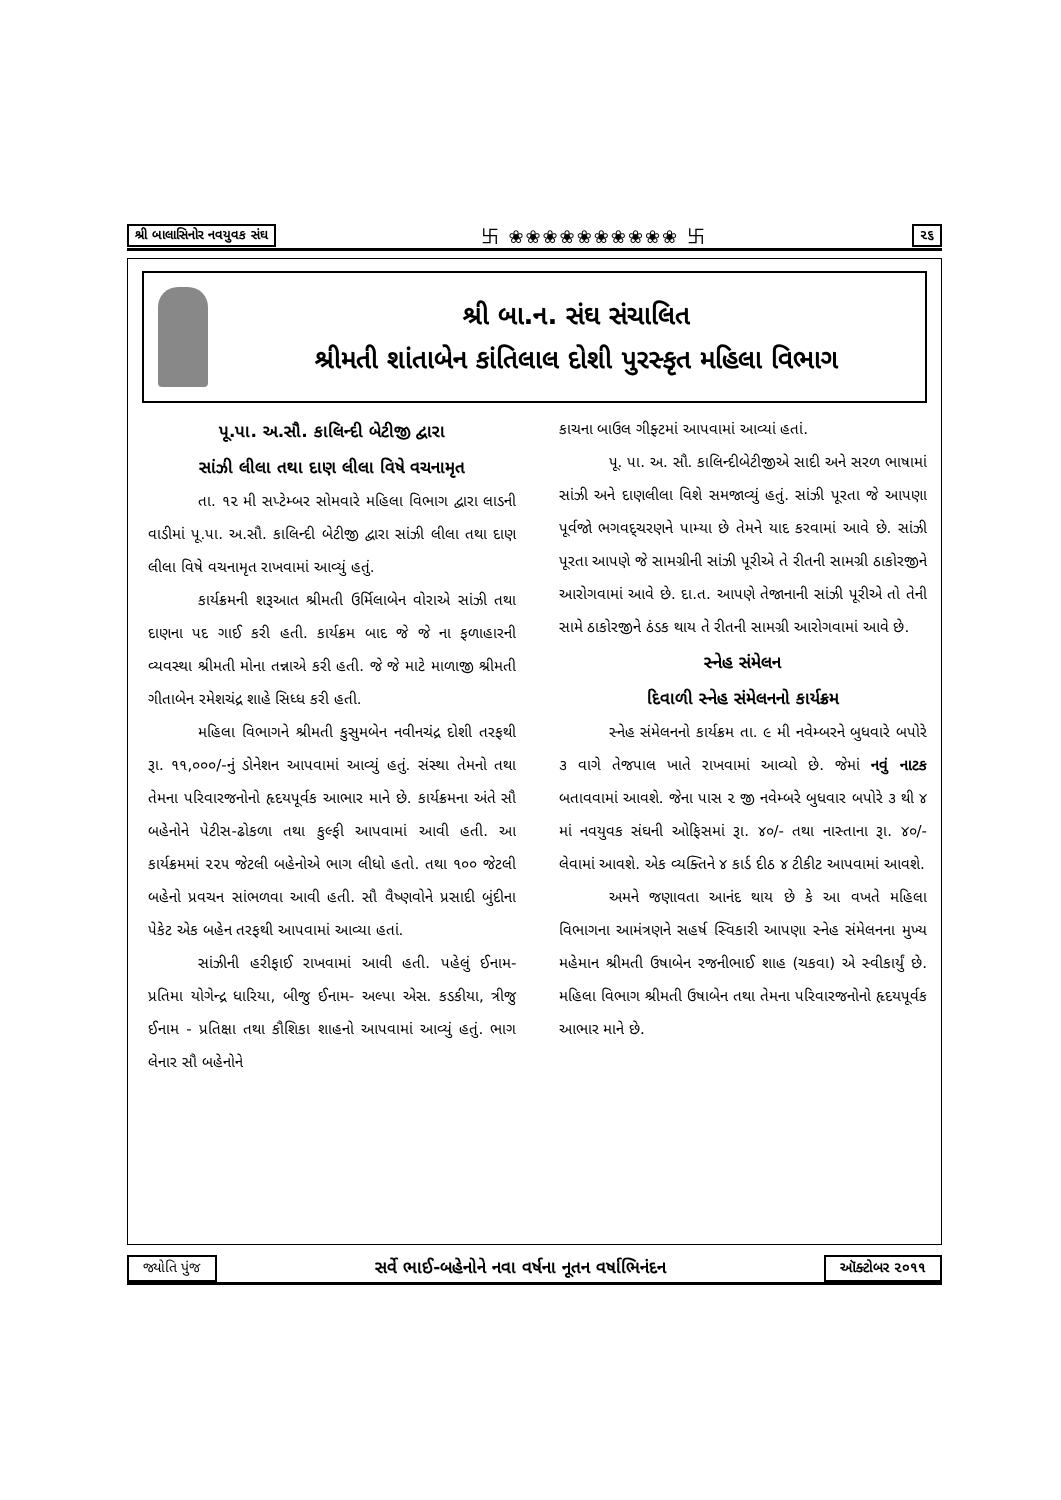શ્રી બાલાસિનોર નવયુવક સંઘ 卐 ❀❀❀❀❀❀❀❀❀❀ 卐 ૨૬
શ્રી બા.ન. સંઘ સંચાલિત
શ્રીમતી શાંતાબેન કાંતિલાલ દોશી પુરસ્કૃત મહિલા વિભાગ
પૂ.પા. અ.સૌ. કાલિન્દી બેટીજી દ્વારા
સાંઝી લીલા તથા દાણ લીલા વિષે વચનામૃત
તા. ૧૨ મી સપ્ટેમ્બર સોમવારે મહિલા વિભાગ દ્વારા લાડની વાડીમાં પૂ.પા. અ.સૌ. કાલિન્દી બેટીજી દ્વારા સાંઝી લીલા તથા દાણ લીલા વિષે વચનામૃત રાખવામાં આવ્યું હતું.
કાર્યક્રમની શરૂઆત શ્રીમતી ઉર્મિલાબેન વોરાએ સાંઝી તથા દાણના પદ ગાઈ કરી હતી. કાર્યક્રમ બાદ જે જે ના ફળાહારની વ્યવસ્થા શ્રીમતી મોના તન્નાએ કરી હતી. જે જે માટે માળાજી શ્રીમતી ગીતાબેન રમેશચંદ્ર શાહે સિધ્ધ કરી હતી.
મહિલા વિભાગને શ્રીમતી કુસુમબેન નવીનચંદ્ર દોશી તરફથી રૂા. ૧૧,૦૦૦/-નું ડોનેશન આપવામાં આવ્યું હતું. સંસ્થા તેમનો તથા તેમના પરિવારજનોનો હૃદયપૂર્વક આભાર માને છે. કાર્યક્રમના અંતે સૌ બહેનોને પેટીસ-ઢોકળા તથા કુલ્ફી આપવામાં આવી હતી. આ કાર્યક્રમમાં ૨૨૫ જેટલી બહેનોએ ભાગ લીધો હતો. તથા ૧૦૦ જેટલી બહેનો પ્રવચન સાંભળવા આવી હતી. સૌ વૈષ્ણવોને પ્રસાદી બુંદીના પેકેટ એક બહેન તરફથી આપવામાં આવ્યા હતાં.
સાંઝીની હરીફાઈ રાખવામાં આવી હતી. પહેલું ઈનામ- પ્રતિમા યોગેન્દ્ર ધારિયા, બીજુ ઈનામ- અલ્પા એસ. કડકીયા, ત્રીજુ ઈનામ - પ્રતિક્ષા તથા કૌશિકા શાહનો આપવામાં આવ્યું હતું. ભાગ લેનાર સૌ બહેનોને
કાચના બાઉલ ગીફ્ટમાં આપવામાં આવ્યાં હતાં.
પૂ. પા. અ. સૌ. કાલિન્દીબેટીજીએ સાદી અને સરળ ભાષામાં સાંઝી અને દાણલીલા વિશે સમજાવ્યું હતું. સાંઝી પૂરતા જે આપણા પૂર્વજો ભગવદ્‌ચરણને પામ્યા છે તેમને યાદ કરવામાં આવે છે. સાંઝી પૂરતા આપણે જે સામગ્રીની સાંઝી પૂરીએ તે રીતની સામગ્રી ઠાકોરજીને આરોગવામાં આવે છે. દા.ત. આપણે તેજાનાની સાંઝી પૂરીએ તો તેની સામે ઠાકોરજીને ઠંડક થાય તે રીતની સામગ્રી આરોગવામાં આવે છે.
સ્નેહ સંમેલન
દિવાળી સ્નેહ સંમેલનનો કાર્યક્રમ
સ્નેહ સંમેલનનો કાર્યક્રમ તા. ૯ મી નવેમ્બરને બુધવારે બપોરે ૩ વાગે તેજપાલ ખાતે રાખવામાં આવ્યો છે. જેમાં નવું નાટક બતાવવામાં આવશે. જેના પાસ ૨ જી નવેમ્બરે બુધવાર બપોરે ૩ થી ૪ માં નવયુવક સંઘની ઓફિસમાં રૂા. ૪૦/- તથા નાસ્તાના રૂા. ૪૦/- લેવામાં આવશે. એક વ્યક્તિને ૪ કાર્ડ દીઠ ૪ ટીકીટ આપવામાં આવશે.
અમને જણાવતા આનંદ થાય છે કે આ વખતે મહિલા વિભાગના આમંત્રણને સહર્ષ સ્વિકારી આપણા સ્નેહ સંમેલનના મુખ્ય મહેમાન શ્રીમતી ઉષાબેન રજનીભાઈ શાહ (ચકવા) એ સ્વીકાર્યું છે. મહિલા વિભાગ શ્રીમતી ઉષાબેન તથા તેમના પરિવારજનોનો હૃદયપૂર્વક આભાર માને છે.
જ્યોતિ પુંજ સર્વે ભાઈ-બહેનોને નવા વર્ષના નૂતન વર્ષાભિનંદન ઑક્ટોબર ૨૦૧૧